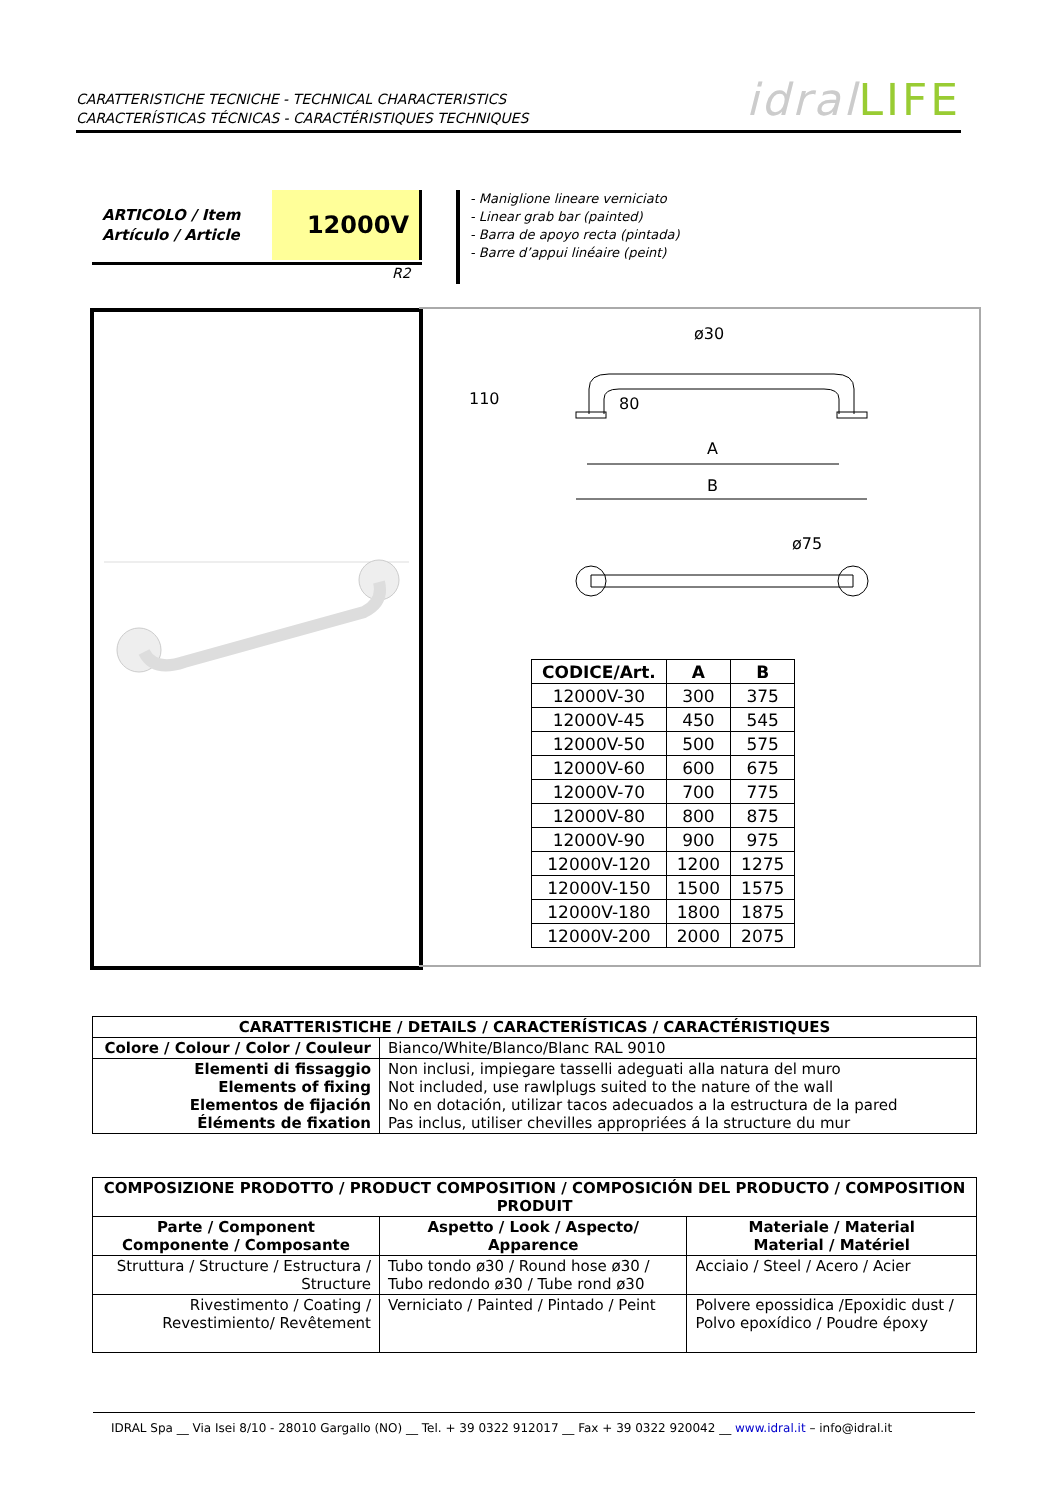CARATTERISTICHE TECNICHE - TECHNICAL CHARACTERISTICS
CARACTERÍSTICAS TÉCNICAS - CARACTÉRISTIQUES TECHNIQUES
idral LIFE
ARTICOLO / Item
Artículo / Article
12000V
R2
- Maniglione lineare verniciato
- Linear grab bar (painted)
- Barra de apoyo recta (pintada)
- Barre d’appui linéaire (peint)
ø30
110
80
A
B
ø75
| CODICE/Art. | A | B |
| --- | --- | --- |
| 12000V-30 | 300 | 375 |
| 12000V-45 | 450 | 545 |
| 12000V-50 | 500 | 575 |
| 12000V-60 | 600 | 675 |
| 12000V-70 | 700 | 775 |
| 12000V-80 | 800 | 875 |
| 12000V-90 | 900 | 975 |
| 12000V-120 | 1200 | 1275 |
| 12000V-150 | 1500 | 1575 |
| 12000V-180 | 1800 | 1875 |
| 12000V-200 | 2000 | 2075 |
| CARATTERISTICHE / DETAILS / CARACTERÍSTICAS / CARACTÉRISTIQUES | |
| --- | --- |
| Colore / Colour / Color / Couleur | Bianco/White/Blanco/Blanc RAL 9010 |
| Elementi di fissaggio Elements of fixing Elementos de fijación Éléments de fixation | Non inclusi, impiegare tasselli adeguati alla natura del muro Not included, use rawlplugs suited to the nature of the wall No en dotación, utilizar tacos adecuados a la estructura de la pared Pas inclus, utiliser chevilles appropriées á la structure du mur |
| COMPOSIZIONE PRODOTTO / PRODUCT COMPOSITION / COMPOSICIÓN DEL PRODUCTO / COMPOSITION PRODUIT | | |
| --- | --- | --- |
| Parte / Component Componente / Composante | Aspetto / Look / Aspecto/ Apparence | Materiale / Material Material / Matériel |
| Struttura / Structure / Estructura / Structure | Tubo tondo ø30 / Round hose ø30 / Tubo redondo ø30 / Tube rond ø30 | Acciaio / Steel / Acero / Acier |
| Rivestimento / Coating / Revestimiento/ Revêtement | Verniciato / Painted / Pintado / Peint | Polvere epossidica /Epoxidic dust / Polvo epoxídico / Poudre époxy |
IDRAL Spa __ Via Isei 8/10 - 28010 Gargallo (NO) __ Tel. + 39 0322 912017 __ Fax + 39 0322 920042 __ www.idral.it – info@idral.it